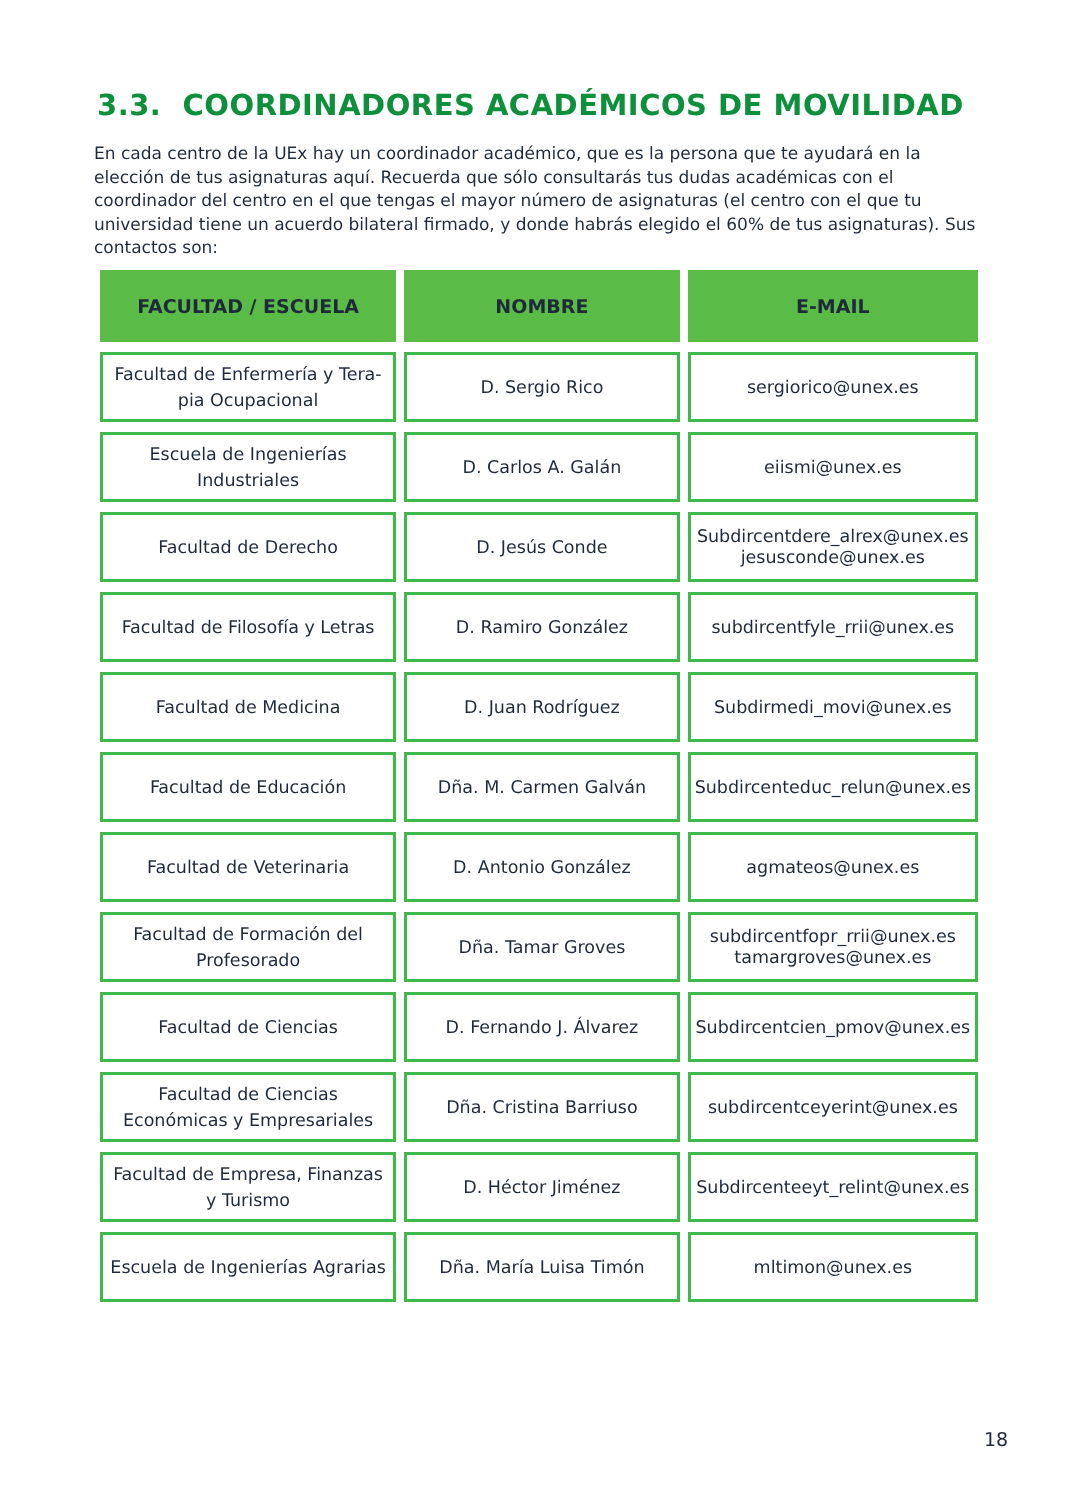3.3. COORDINADORES ACADÉMICOS DE MOVILIDAD
En cada centro de la UEx hay un coordinador académico, que es la persona que te ayudará en la elección de tus asignaturas aquí. Recuerda que sólo consultarás tus dudas académicas con el coordinador del centro en el que tengas el mayor número de asignaturas (el centro con el que tu universidad tiene un acuerdo bilateral firmado, y donde habrás elegido el 60% de tus asignaturas). Sus contactos son:
| FACULTAD / ESCUELA | NOMBRE | E-MAIL |
| --- | --- | --- |
| Facultad de Enfermería y Tera-pia Ocupacional | D. Sergio Rico | sergiorico@unex.es |
| Escuela de Ingenierías Industriales | D. Carlos A. Galán | eiismi@unex.es |
| Facultad de Derecho | D. Jesús Conde | Subdircentdere_alrex@unex.es jesusconde@unex.es |
| Facultad de Filosofía y Letras | D. Ramiro González | subdircentfyle_rrii@unex.es |
| Facultad de Medicina | D. Juan Rodríguez | Subdirmedi_movi@unex.es |
| Facultad de Educación | Dña. M. Carmen Galván | Subdircenteduc_relun@unex.es |
| Facultad de Veterinaria | D. Antonio González | agmateos@unex.es |
| Facultad de Formación del Profesorado | Dña. Tamar Groves | subdircentfopr_rrii@unex.es tamargroves@unex.es |
| Facultad de Ciencias | D. Fernando J. Álvarez | Subdircentcien_pmov@unex.es |
| Facultad de Ciencias Económicas y Empresariales | Dña. Cristina Barriuso | subdircentceyerint@unex.es |
| Facultad de Empresa, Finanzas y Turismo | D. Héctor Jiménez | Subdircenteeyt_relint@unex.es |
| Escuela de Ingenierías Agrarias | Dña. María Luisa Timón | mltimon@unex.es |
18